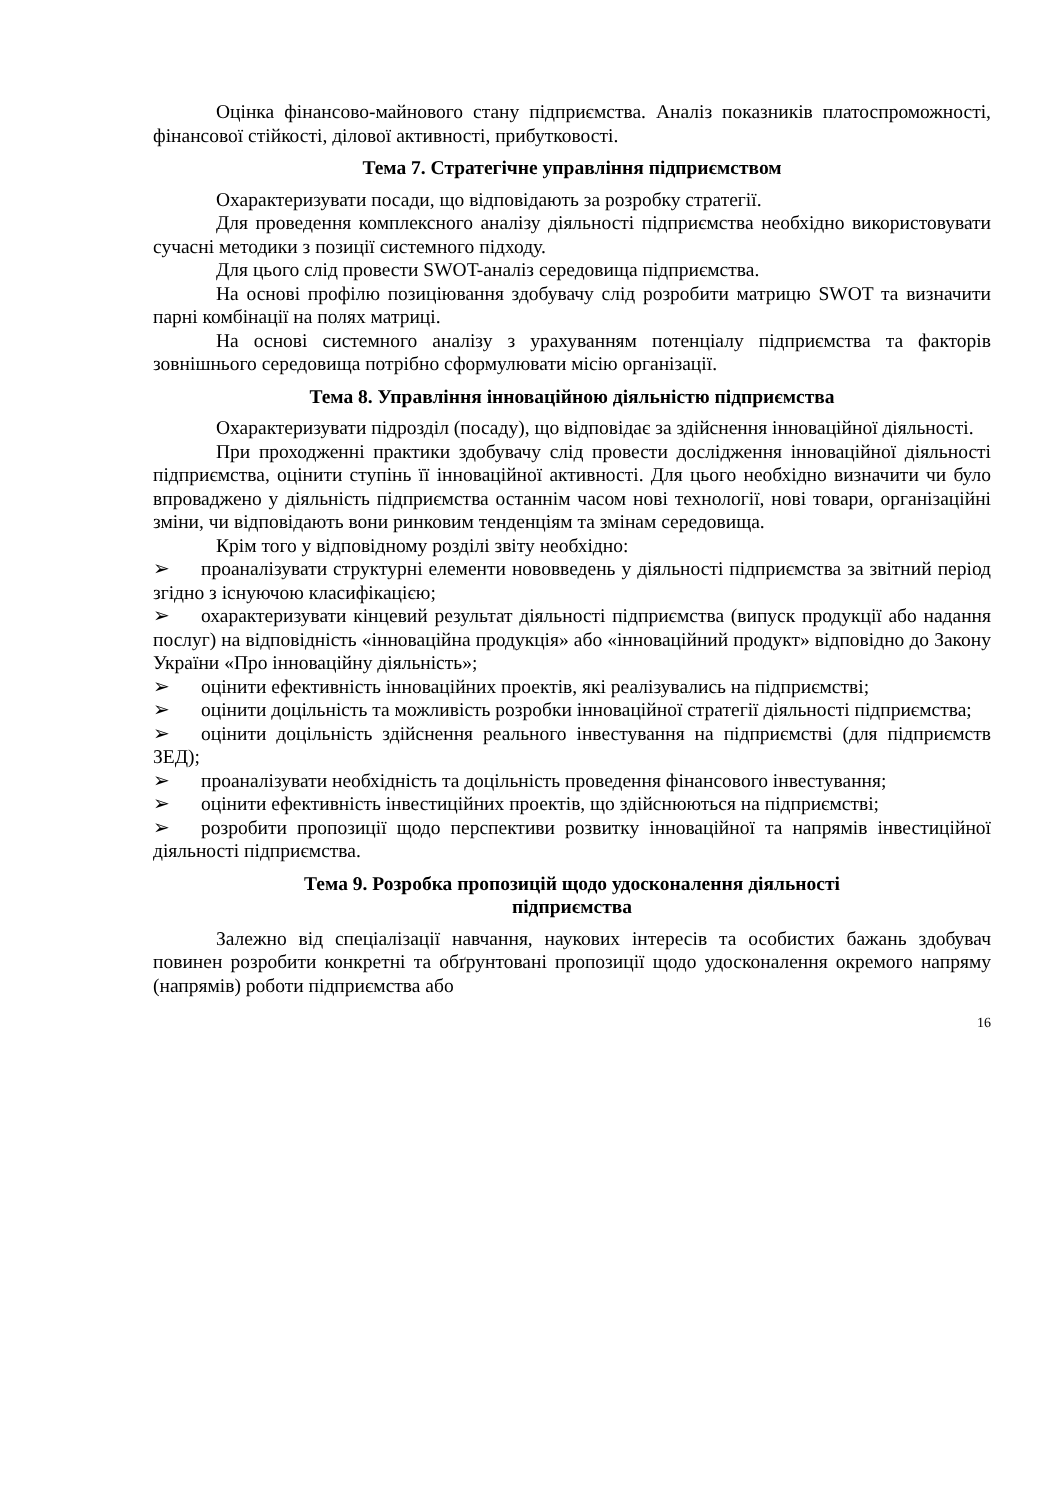Оцінка фінансово-майнового стану підприємства. Аналіз показників платоспроможності, фінансової стійкості, ділової активності, прибутковості.
Тема 7. Стратегічне управління підприємством
Охарактеризувати посади, що відповідають за розробку стратегії.
Для проведення комплексного аналізу діяльності підприємства необхідно використовувати сучасні методики з позиції системного підходу.
Для цього слід провести SWOT-аналіз середовища підприємства.
На основі профілю позиціювання здобувачу слід розробити матрицю SWOT та визначити парні комбінації на полях матриці.
На основі системного аналізу з урахуванням потенціалу підприємства та факторів зовнішнього середовища потрібно сформулювати місію організації.
Тема 8. Управління інноваційною діяльністю підприємства
Охарактеризувати підрозділ (посаду), що відповідає за здійснення інноваційної діяльності.
При проходженні практики здобувачу слід провести дослідження інноваційної діяльності підприємства, оцінити ступінь її інноваційної активності. Для цього необхідно визначити чи було впроваджено у діяльність підприємства останнім часом нові технології, нові товари, організаційні зміни, чи відповідають вони ринковим тенденціям та змінам середовища.
Крім того у відповідному розділі звіту необхідно:
➢ проаналізувати структурні елементи нововведень у діяльності підприємства за звітний період згідно з існуючою класифікацією;
➢ охарактеризувати кінцевий результат діяльності підприємства (випуск продукції або надання послуг) на відповідність «інноваційна продукція» або «інноваційний продукт» відповідно до Закону України «Про інноваційну діяльність»;
➢ оцінити ефективність інноваційних проектів, які реалізувались на підприємстві;
➢ оцінити доцільність та можливість розробки інноваційної стратегії діяльності підприємства;
➢ оцінити доцільність здійснення реального інвестування на підприємстві (для підприємств ЗЕД);
➢ проаналізувати необхідність та доцільність проведення фінансового інвестування;
➢ оцінити ефективність інвестиційних проектів, що здійснюються на підприємстві;
➢ розробити пропозиції щодо перспективи розвитку інноваційної та напрямів інвестиційної діяльності підприємства.
Тема 9. Розробка пропозицій щодо удосконалення діяльності
підприємства
Залежно від спеціалізації навчання, наукових інтересів та особистих бажань здобувач повинен розробити конкретні та обґрунтовані пропозиції щодо удосконалення окремого напряму (напрямів) роботи підприємства або
16